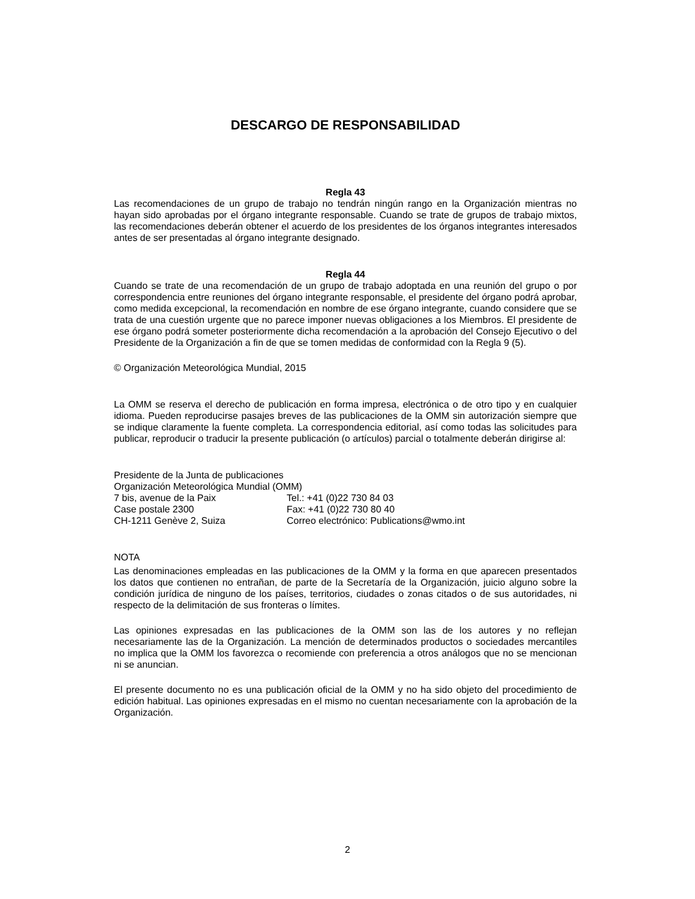DESCARGO DE RESPONSABILIDAD
Regla 43
Las recomendaciones de un grupo de trabajo no tendrán ningún rango en la Organización mientras no hayan sido aprobadas por el órgano integrante responsable. Cuando se trate de grupos de trabajo mixtos, las recomendaciones deberán obtener el acuerdo de los presidentes de los órganos integrantes interesados antes de ser presentadas al órgano integrante designado.
Regla 44
Cuando se trate de una recomendación de un grupo de trabajo adoptada en una reunión del grupo o por correspondencia entre reuniones del órgano integrante responsable, el presidente del órgano podrá aprobar, como medida excepcional, la recomendación en nombre de ese órgano integrante, cuando considere que se trata de una cuestión urgente que no parece imponer nuevas obligaciones a los Miembros. El presidente de ese órgano podrá someter posteriormente dicha recomendación a la aprobación del Consejo Ejecutivo o del Presidente de la Organización a fin de que se tomen medidas de conformidad con la Regla 9 (5).
© Organización Meteorológica Mundial, 2015
La OMM se reserva el derecho de publicación en forma impresa, electrónica o de otro tipo y en cualquier idioma. Pueden reproducirse pasajes breves de las publicaciones de la OMM sin autorización siempre que se indique claramente la fuente completa. La correspondencia editorial, así como todas las solicitudes para publicar, reproducir o traducir la presente publicación (o artículos) parcial o totalmente deberán dirigirse al:
Presidente de la Junta de publicaciones
Organización Meteorológica Mundial (OMM)
7 bis, avenue de la Paix
Tel.: +41 (0)22 730 84 03
Case postale 2300
Fax: +41 (0)22 730 80 40
CH-1211 Genève 2, Suiza
Correo electrónico: Publications@wmo.int
NOTA
Las denominaciones empleadas en las publicaciones de la OMM y la forma en que aparecen presentados los datos que contienen no entrañan, de parte de la Secretaría de la Organización, juicio alguno sobre la condición jurídica de ninguno de los países, territorios, ciudades o zonas citados o de sus autoridades, ni respecto de la delimitación de sus fronteras o límites.
Las opiniones expresadas en las publicaciones de la OMM son las de los autores y no reflejan necesariamente las de la Organización. La mención de determinados productos o sociedades mercantiles no implica que la OMM los favorezca o recomiende con preferencia a otros análogos que no se mencionan ni se anuncian.
El presente documento no es una publicación oficial de la OMM y no ha sido objeto del procedimiento de edición habitual. Las opiniones expresadas en el mismo no cuentan necesariamente con la aprobación de la Organización.
2